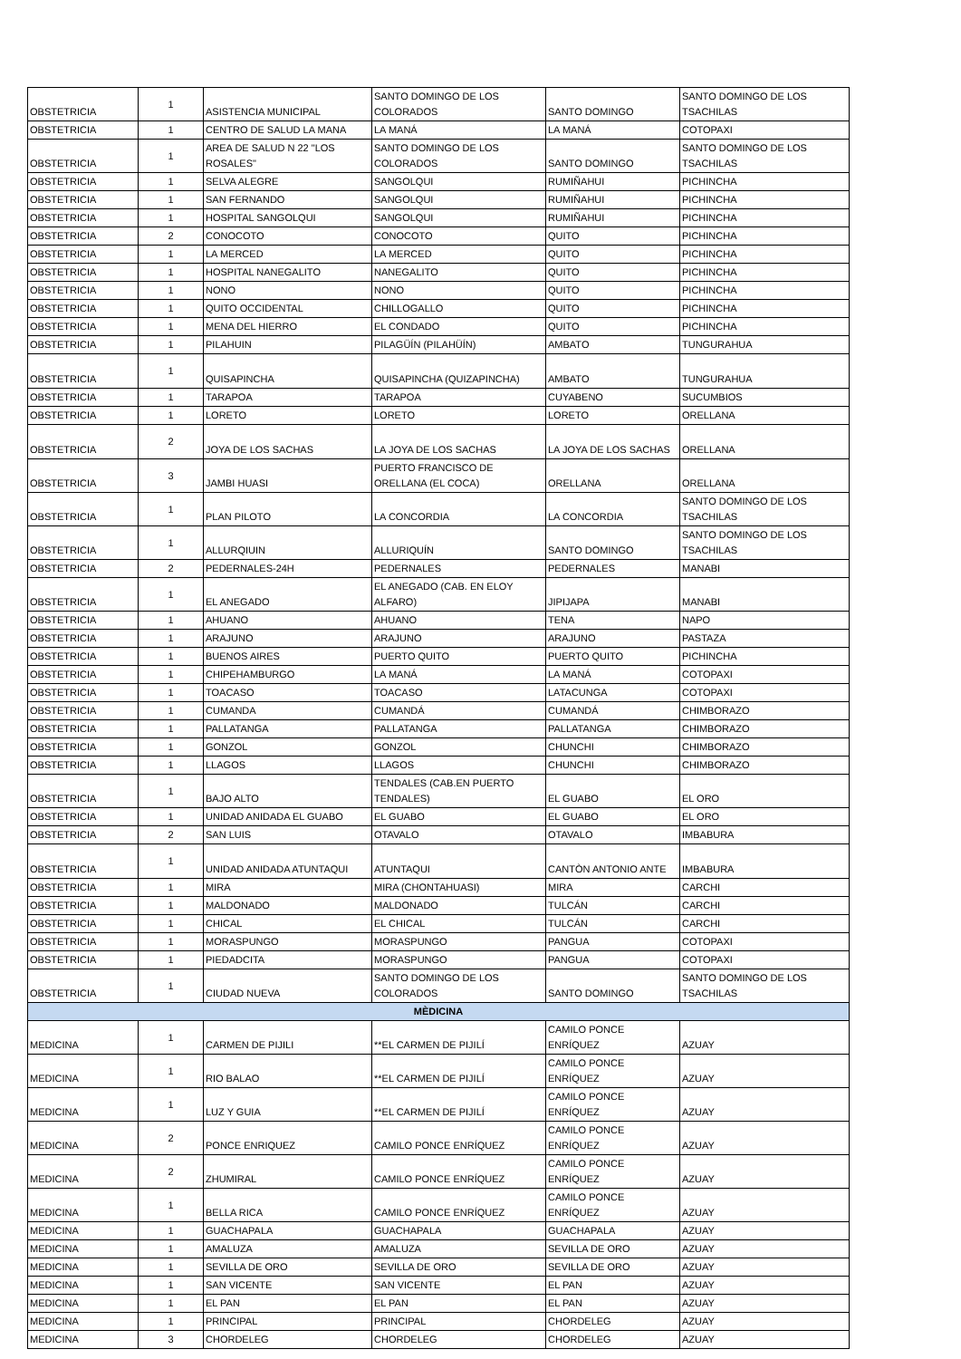| OBSTETRICIA | 1 | ASISTENCIA MUNICIPAL | SANTO DOMINGO DE LOS COLORADOS | SANTO DOMINGO | SANTO DOMINGO DE LOS TSACHILAS |
| OBSTETRICIA | 1 | CENTRO DE SALUD LA MANA | LA MANÁ | LA MANÁ | COTOPAXI |
| OBSTETRICIA | 1 | AREA DE SALUD N 22 "LOS ROSALES" | SANTO DOMINGO DE LOS COLORADOS | SANTO DOMINGO | SANTO DOMINGO DE LOS TSACHILAS |
| OBSTETRICIA | 1 | SELVA ALEGRE | SANGOLQUI | RUMIÑAHUI | PICHINCHA |
| OBSTETRICIA | 1 | SAN FERNANDO | SANGOLQUI | RUMIÑAHUI | PICHINCHA |
| OBSTETRICIA | 1 | HOSPITAL SANGOLQUI | SANGOLQUI | RUMIÑAHUI | PICHINCHA |
| OBSTETRICIA | 2 | CONOCOTO | CONOCOTO | QUITO | PICHINCHA |
| OBSTETRICIA | 1 | LA MERCED | LA MERCED | QUITO | PICHINCHA |
| OBSTETRICIA | 1 | HOSPITAL NANEGALITO | NANEGALITO | QUITO | PICHINCHA |
| OBSTETRICIA | 1 | NONO | NONO | QUITO | PICHINCHA |
| OBSTETRICIA | 1 | QUITO OCCIDENTAL | CHILLOGALLO | QUITO | PICHINCHA |
| OBSTETRICIA | 1 | MENA DEL HIERRO | EL CONDADO | QUITO | PICHINCHA |
| OBSTETRICIA | 1 | PILAHUIN | PILAGÜÍN (PILAHÜÍN) | AMBATO | TUNGURAHUA |
| OBSTETRICIA | 1 | QUISAPINCHA | QUISAPINCHA (QUIZAPINCHA) | AMBATO | TUNGURAHUA |
| OBSTETRICIA | 1 | TARAPOA | TARAPOA | CUYABENO | SUCUMBIOS |
| OBSTETRICIA | 1 | LORETO | LORETO | LORETO | ORELLANA |
| OBSTETRICIA | 2 | JOYA DE LOS SACHAS | LA JOYA DE LOS SACHAS | LA JOYA DE LOS SACHAS | ORELLANA |
| OBSTETRICIA | 3 | JAMBI HUASI | PUERTO FRANCISCO DE ORELLANA (EL COCA) | ORELLANA | ORELLANA |
| OBSTETRICIA | 1 | PLAN PILOTO | LA CONCORDIA | LA CONCORDIA | SANTO DOMINGO DE LOS TSACHILAS |
| OBSTETRICIA | 1 | ALLURQIUIN | ALLURIQUÍN | SANTO DOMINGO | SANTO DOMINGO DE LOS TSACHILAS |
| OBSTETRICIA | 2 | PEDERNALES-24H | PEDERNALES | PEDERNALES | MANABI |
| OBSTETRICIA | 1 | EL ANEGADO | EL ANEGADO (CAB. EN ELOY ALFARO) | JIPIJAPA | MANABI |
| OBSTETRICIA | 1 | AHUANO | AHUANO | TENA | NAPO |
| OBSTETRICIA | 1 | ARAJUNO | ARAJUNO | ARAJUNO | PASTAZA |
| OBSTETRICIA | 1 | BUENOS AIRES | PUERTO QUITO | PUERTO QUITO | PICHINCHA |
| OBSTETRICIA | 1 | CHIPEHAMBURGO | LA MANÁ | LA MANÁ | COTOPAXI |
| OBSTETRICIA | 1 | TOACASO | TOACASO | LATACUNGA | COTOPAXI |
| OBSTETRICIA | 1 | CUMANDA | CUMANDÁ | CUMANDÁ | CHIMBORAZO |
| OBSTETRICIA | 1 | PALLATANGA | PALLATANGA | PALLATANGA | CHIMBORAZO |
| OBSTETRICIA | 1 | GONZOL | GONZOL | CHUNCHI | CHIMBORAZO |
| OBSTETRICIA | 1 | LLAGOS | LLAGOS | CHUNCHI | CHIMBORAZO |
| OBSTETRICIA | 1 | BAJO ALTO | TENDALES (CAB.EN PUERTO TENDALES) | EL GUABO | EL ORO |
| OBSTETRICIA | 1 | UNIDAD ANIDADA EL GUABO | EL GUABO | EL GUABO | EL ORO |
| OBSTETRICIA | 2 | SAN LUIS | OTAVALO | OTAVALO | IMBABURA |
| OBSTETRICIA | 1 | UNIDAD ANIDADA ATUNTAQUI | ATUNTAQUI | CANTÒN ANTONIO ANTE | IMBABURA |
| OBSTETRICIA | 1 | MIRA | MIRA (CHONTAHUASI) | MIRA | CARCHI |
| OBSTETRICIA | 1 | MALDONADO | MALDONADO | TULCÁN | CARCHI |
| OBSTETRICIA | 1 | CHICAL | EL CHICAL | TULCÁN | CARCHI |
| OBSTETRICIA | 1 | MORASPUNGO | MORASPUNGO | PANGUA | COTOPAXI |
| OBSTETRICIA | 1 | PIEDADCITA | MORASPUNGO | PANGUA | COTOPAXI |
| OBSTETRICIA | 1 | CIUDAD NUEVA | SANTO DOMINGO DE LOS COLORADOS | SANTO DOMINGO | SANTO DOMINGO DE LOS TSACHILAS |
| MÈDICINA | | | | | |
| MEDICINA | 1 | CARMEN DE PIJILI | **EL CARMEN DE PIJILÍ | CAMILO PONCE ENRÍQUEZ | AZUAY |
| MEDICINA | 1 | RIO BALAO | **EL CARMEN DE PIJILÍ | CAMILO PONCE ENRÍQUEZ | AZUAY |
| MEDICINA | 1 | LUZ Y GUIA | **EL CARMEN DE PIJILÍ | CAMILO PONCE ENRÍQUEZ | AZUAY |
| MEDICINA | 2 | PONCE ENRIQUEZ | CAMILO PONCE ENRÍQUEZ | CAMILO PONCE ENRÍQUEZ | AZUAY |
| MEDICINA | 2 | ZHUMIRAL | CAMILO PONCE ENRÍQUEZ | CAMILO PONCE ENRÍQUEZ | AZUAY |
| MEDICINA | 1 | BELLA RICA | CAMILO PONCE ENRÍQUEZ | CAMILO PONCE ENRÍQUEZ | AZUAY |
| MEDICINA | 1 | GUACHAPALA | GUACHAPALA | GUACHAPALA | AZUAY |
| MEDICINA | 1 | AMALUZA | AMALUZA | SEVILLA DE ORO | AZUAY |
| MEDICINA | 1 | SEVILLA DE ORO | SEVILLA DE ORO | SEVILLA DE ORO | AZUAY |
| MEDICINA | 1 | SAN VICENTE | SAN VICENTE | EL PAN | AZUAY |
| MEDICINA | 1 | EL PAN | EL PAN | EL PAN | AZUAY |
| MEDICINA | 1 | PRINCIPAL | PRINCIPAL | CHORDELEG | AZUAY |
| MEDICINA | 3 | CHORDELEG | CHORDELEG | CHORDELEG | AZUAY |